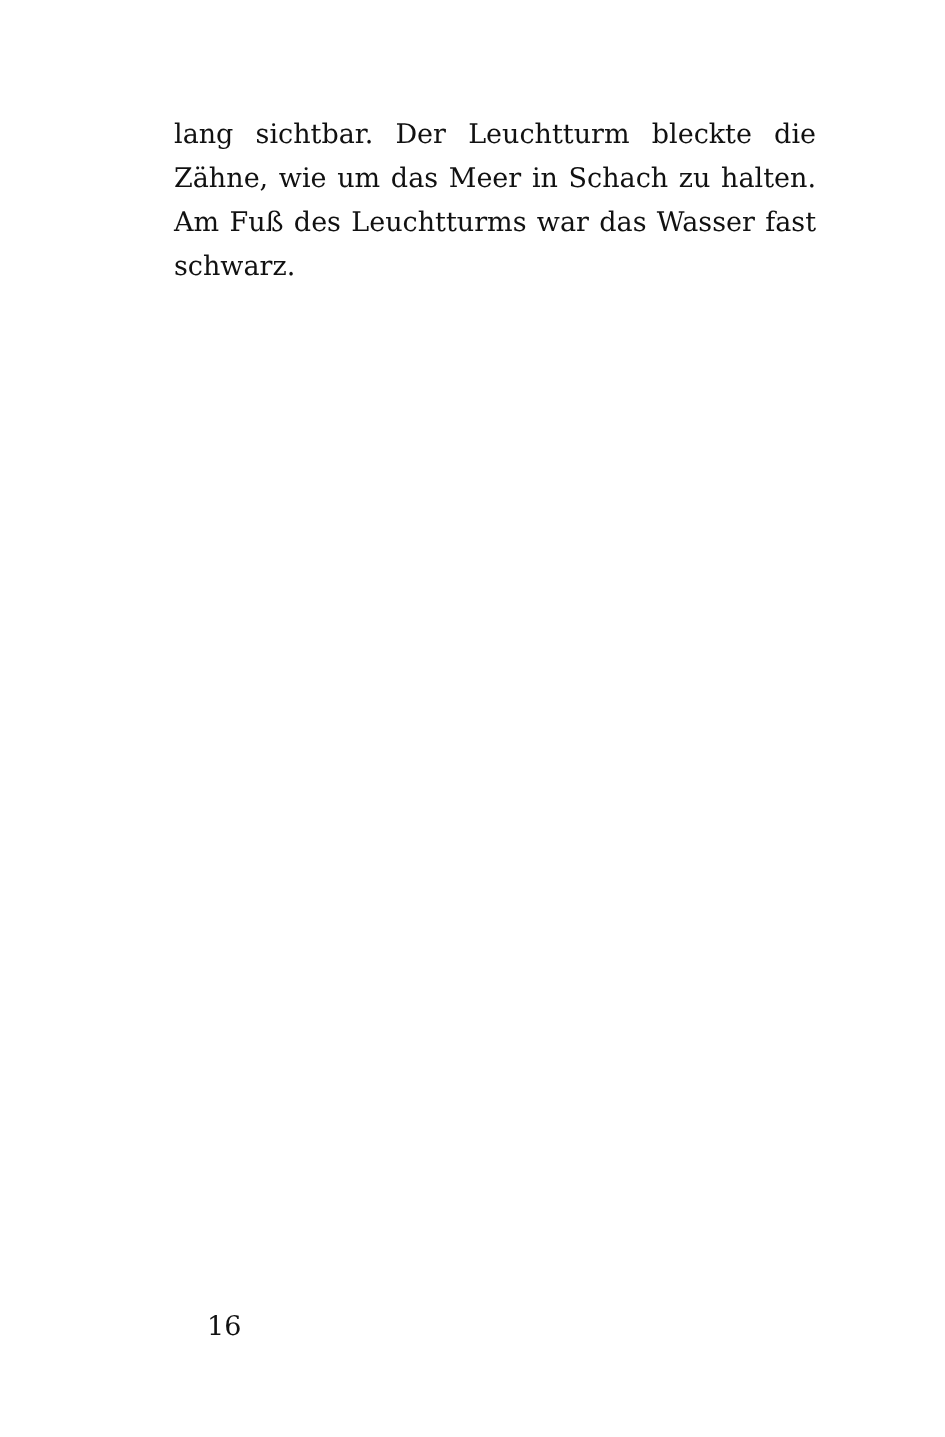lang sichtbar. Der Leuchtturm bleckte die Zähne, wie um das Meer in Schach zu halten. Am Fuß des Leuchtturms war das Wasser fast schwarz.
16